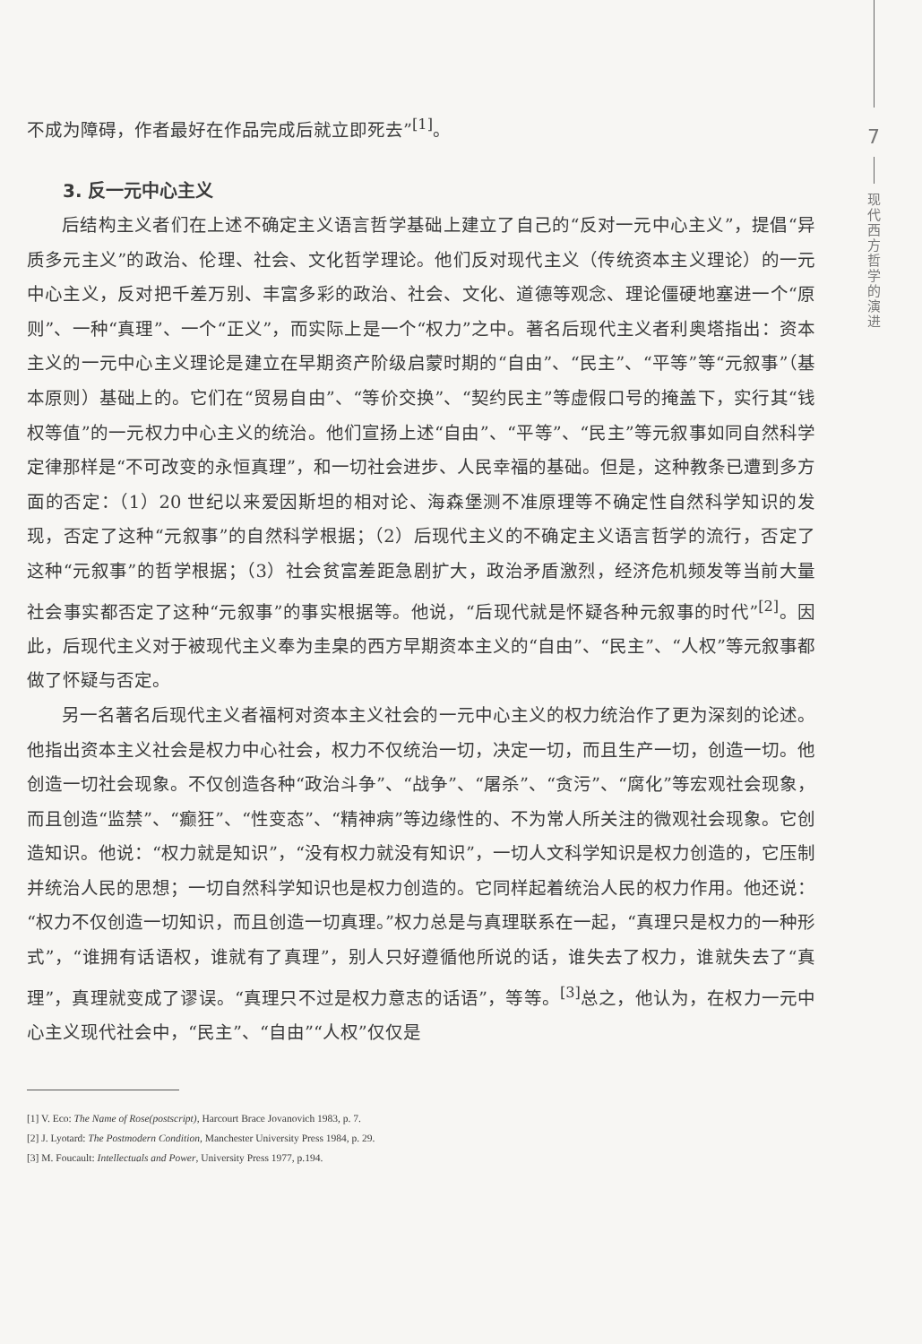不成为障碍，作者最好在作品完成后就立即死去”<sup>[1]</sup>。
3. 反一元中心主义
后结构主义者们在上述不确定主义语言哲学基础上建立了自己的“反对一元中心主义”，提倡“异质多元主义”的政治、伦理、社会、文化哲学理论。他们反对现代主义（传统资本主义理论）的一元中心主义，反对把千差万别、丰富多彩的政治、社会、文化、道德等观念、理论僵硬地塞进一个“原则”、一种“真理”、一个“正义”，而实际上是一个“权力”之中。著名后现代主义者利奥塔指出：资本主义的一元中心主义理论是建立在早期资产阶级启蒙时期的“自由”、“民主”、“平等”等“元叙事”（基本原则）基础上的。它们在“贸易自由”、“等价交换”、“契约民主”等虚假口号的掩盖下，实行其“钱权等值”的一元权力中心主义的统治。他们宣扬上述“自由”、“平等”、“民主”等元叙事如同自然科学定律那样是“不可改变的永恒真理”，和一切社会进步、人民幸福的基础。但是，这种教条已遭到多方面的否定：（1）20 世纪以来爱因斯坦的相对论、海森堡测不准原理等不确定性自然科学知识的发现，否定了这种“元叙事”的自然科学根据；（2）后现代主义的不确定主义语言哲学的流行，否定了这种“元叙事”的哲学根据；（3）社会贫富差距急剧扩大，政治矛盾激烈，经济危机频发等当前大量社会事实都否定了这种“元叙事”的事实根据等。他说，“后现代就是怀疑各种元叙事的时代”<sup>[2]</sup>。因此，后现代主义对于被现代主义奉为圭臬的西方早期资本主义的“自由”、“民主”、“人权”等元叙事都做了怀疑与否定。
另一名著名后现代主义者福柯对资本主义社会的一元中心主义的权力统治作了更为深刻的论述。他指出资本主义社会是权力中心社会，权力不仅统治一切，决定一切，而且生产一切，创造一切。他创造一切社会现象。不仅创造各种“政治斗争”、“战争”、“屠杀”、“贪污”、“腐化”等宏观社会现象，而且创造“监禁”、“癫狂”、“性变态”、“精神病”等边缘性的、不为常人所关注的微观社会现象。它创造知识。他说：“权力就是知识”，“没有权力就没有知识”，一切人文科学知识是权力创造的，它压制并统治人民的思想；一切自然科学知识也是权力创造的。它同样起着统治人民的权力作用。他还说：“权力不仅创造一切知识，而且创造一切真理。”权力总是与真理联系在一起，“真理只是权力的一种形式”，“谁拥有话语权，谁就有了真理”，别人只好遵循他所说的话，谁失去了权力，谁就失去了“真理”，真理就变成了谬误。“真理只不过是权力意志的话语”，等等。<sup>[3]</sup>总之，他认为，在权力一元中心主义现代社会中，“民主”、“自由”“人权”仅仅是
[1] V. Eco: The Name of Rose(postscript), Harcourt Brace Jovanovich 1983, p. 7.
[2] J. Lyotard: The Postmodern Condition, Manchester University Press 1984, p. 29.
[3] M. Foucault: Intellectuals and Power, University Press 1977, p.194.
7
现
代
西
方
哲
学
的
演
进